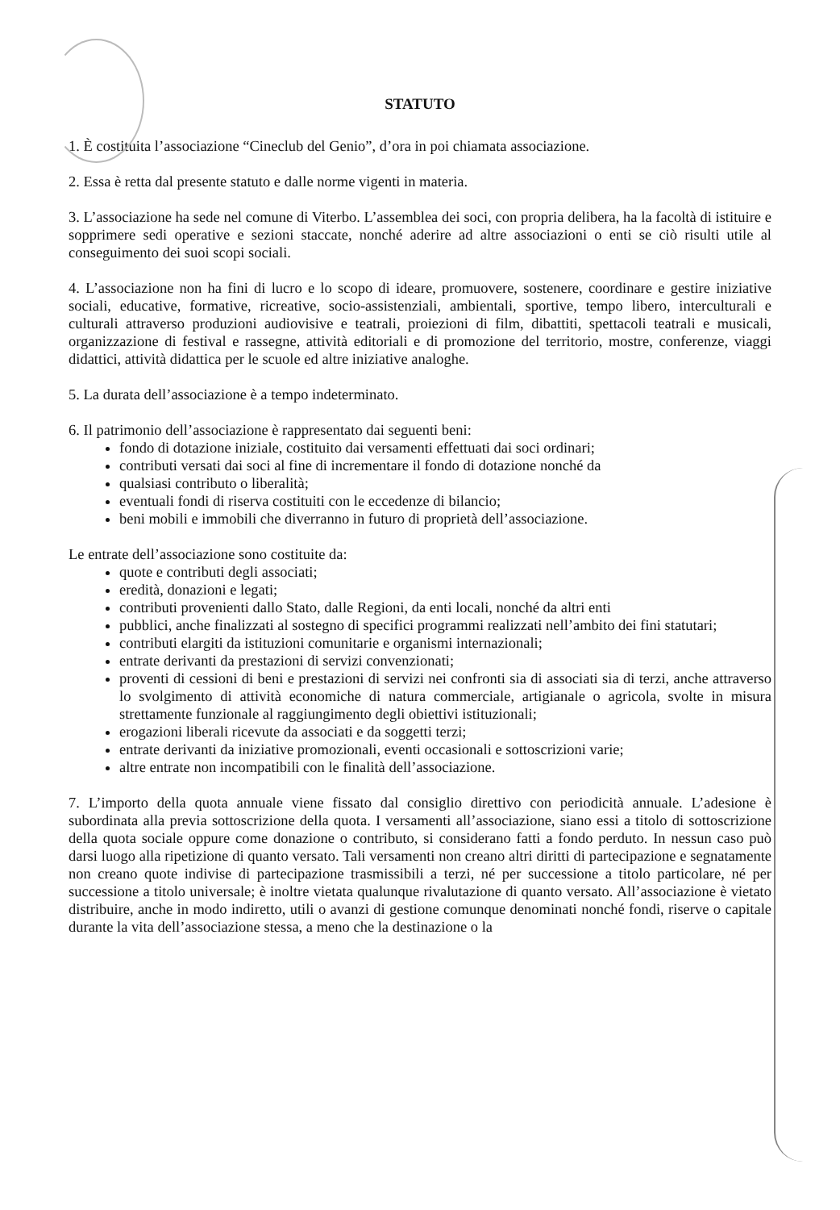STATUTO
1. È costituita l’associazione “Cineclub del Genio”, d’ora in poi chiamata associazione.
2. Essa è retta dal presente statuto e dalle norme vigenti in materia.
3. L’associazione ha sede nel comune di Viterbo. L’assemblea dei soci, con propria delibera, ha la facoltà di istituire e sopprimere sedi operative e sezioni staccate, nonché aderire ad altre associazioni o enti se ciò risulti utile al conseguimento dei suoi scopi sociali.
4. L’associazione non ha fini di lucro e lo scopo di ideare, promuovere, sostenere, coordinare e gestire iniziative sociali, educative, formative, ricreative, socio-assistenziali, ambientali, sportive, tempo libero, interculturali e culturali attraverso produzioni audiovisive e teatrali, proiezioni di film, dibattiti, spettacoli teatrali e musicali, organizzazione di festival e rassegne, attività editoriali e di promozione del territorio, mostre, conferenze, viaggi didattici, attività didattica per le scuole ed altre iniziative analoghe.
5. La durata dell’associazione è a tempo indeterminato.
6. Il patrimonio dell’associazione è rappresentato dai seguenti beni:
fondo di dotazione iniziale, costituito dai versamenti effettuati dai soci ordinari;
contributi versati dai soci al fine di incrementare il fondo di dotazione nonché da
qualsiasi contributo o liberalità;
eventuali fondi di riserva costituiti con le eccedenze di bilancio;
beni mobili e immobili che diverranno in futuro di proprietà dell’associazione.
Le entrate dell’associazione sono costituite da:
quote e contributi degli associati;
eredità, donazioni e legati;
contributi provenienti dallo Stato, dalle Regioni, da enti locali, nonché da altri enti
pubblici, anche finalizzati al sostegno di specifici programmi realizzati nell’ambito dei fini statutari;
contributi elargiti da istituzioni comunitarie e organismi internazionali;
entrate derivanti da prestazioni di servizi convenzionati;
proventi di cessioni di beni e prestazioni di servizi nei confronti sia di associati sia di terzi, anche attraverso lo svolgimento di attività economiche di natura commerciale, artigianale o agricola, svolte in misura strettamente funzionale al raggiungimento degli obiettivi istituzionali;
erogazioni liberali ricevute da associati e da soggetti terzi;
entrate derivanti da iniziative promozionali, eventi occasionali e sottoscrizioni varie;
altre entrate non incompatibili con le finalità dell’associazione.
7. L’importo della quota annuale viene fissato dal consiglio direttivo con periodicità annuale. L’adesione è subordinata alla previa sottoscrizione della quota. I versamenti all’associazione, siano essi a titolo di sottoscrizione della quota sociale oppure come donazione o contributo, si considerano fatti a fondo perduto. In nessun caso può darsi luogo alla ripetizione di quanto versato. Tali versamenti non creano altri diritti di partecipazione e segnatamente non creano quote indivise di partecipazione trasmissibili a terzi, né per successione a titolo particolare, né per successione a titolo universale; è inoltre vietata qualunque rivalutazione di quanto versato. All’associazione è vietato distribuire, anche in modo indiretto, utili o avanzi di gestione comunque denominati nonché fondi, riserve o capitale durante la vita dell’associazione stessa, a meno che la destinazione o la